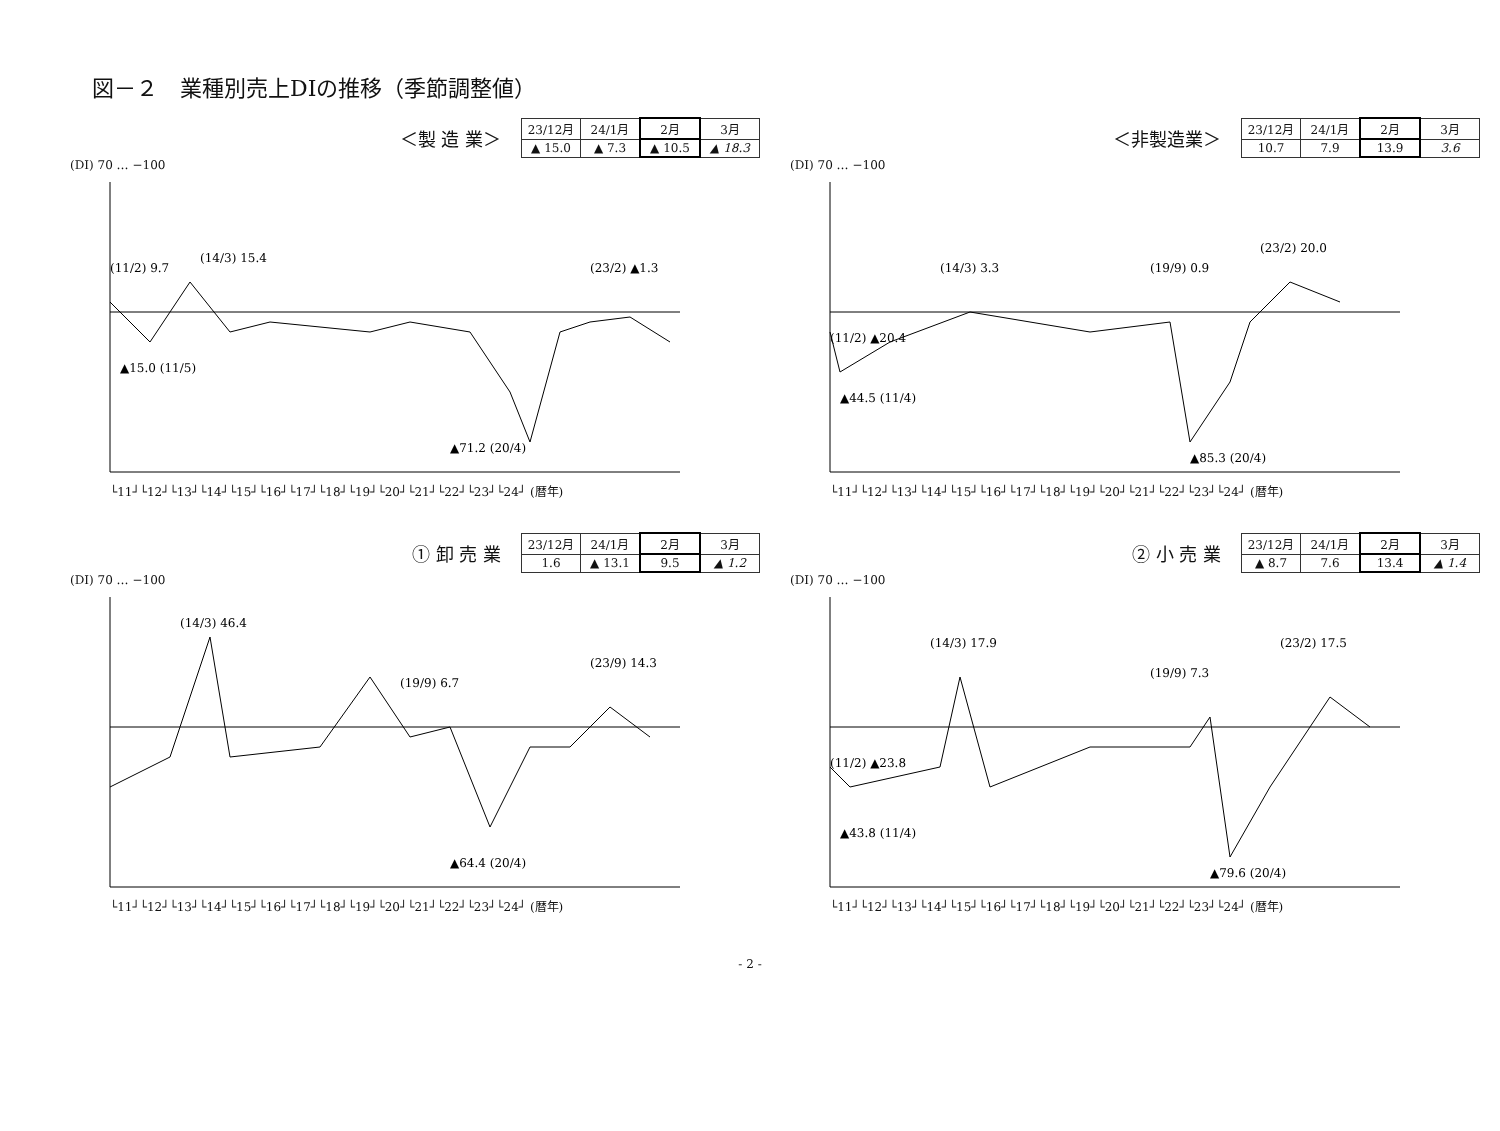図－２　業種別売上DIの推移（季節調整値）
＜製 造 業＞
| 23/12月 | 24/1月 | 2月 | 3月 |
| --- | --- | --- | --- |
| ▲ 15.0 | ▲ 7.3 | ▲ 10.5 | ▲ 18.3 |
(DI) 70 … −100
(11/2) 9.7
(14/3) 15.4
▲15.0 (11/5)
▲71.2 (20/4)
(23/2) ▲1.3
└11┘└12┘└13┘└14┘└15┘└16┘└17┘└18┘└19┘└20┘└21┘└22┘└23┘└24┘ (暦年)
＜非製造業＞
| 23/12月 | 24/1月 | 2月 | 3月 |
| --- | --- | --- | --- |
| 10.7 | 7.9 | 13.9 | 3.6 |
(DI) 70 … −100
(11/2) ▲20.4
(14/3) 3.3
▲44.5 (11/4)
(19/9) 0.9
▲85.3 (20/4)
(23/2) 20.0
└11┘└12┘└13┘└14┘└15┘└16┘└17┘└18┘└19┘└20┘└21┘└22┘└23┘└24┘ (暦年)
① 卸 売 業
| 23/12月 | 24/1月 | 2月 | 3月 |
| --- | --- | --- | --- |
| 1.6 | ▲ 13.1 | 9.5 | ▲ 1.2 |
(DI) 70 … −100
(14/3) 46.4
(19/9) 6.7
▲64.4 (20/4)
(23/9) 14.3
└11┘└12┘└13┘└14┘└15┘└16┘└17┘└18┘└19┘└20┘└21┘└22┘└23┘└24┘ (暦年)
② 小 売 業
| 23/12月 | 24/1月 | 2月 | 3月 |
| --- | --- | --- | --- |
| ▲ 8.7 | 7.6 | 13.4 | ▲ 1.4 |
(DI) 70 … −100
(11/2) ▲23.8
(14/3) 17.9
▲43.8 (11/4)
(19/9) 7.3
▲79.6 (20/4)
(23/2) 17.5
└11┘└12┘└13┘└14┘└15┘└16┘└17┘└18┘└19┘└20┘└21┘└22┘└23┘└24┘ (暦年)
- 2 -